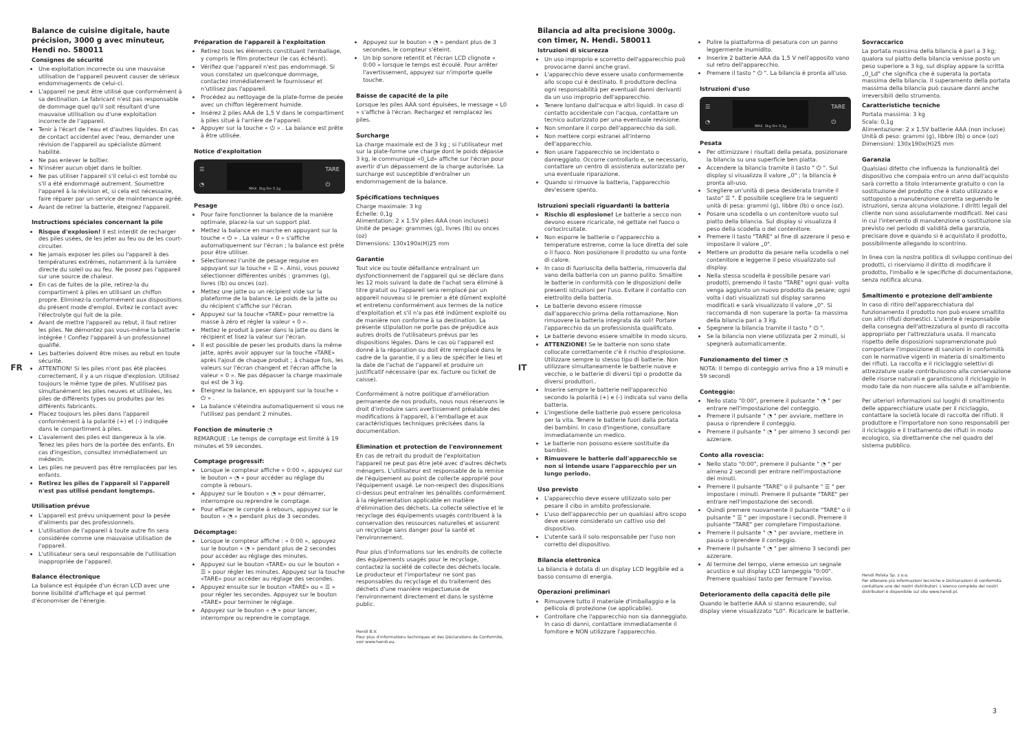FR
Balance de cuisine digitale, haute précision, 3000 g avec minuteur, Hendi no. 580011
Consignes de sécurité
Une exploitation incorrecte ou une mauvaise utilisation de l'appareil peuvent causer de sérieux endommagements de celui-ci.
L'appareil ne peut être utilisé que conformément à sa destination. Le fabricant n'est pas responsable de dommage quel qu'il soit résultant d'une mauvaise utilisation ou d'une exploitation incorrecte de l'appareil.
Tenir à l'écart de l'eau et d'autres liquides. En cas de contact accidentel avec l'eau, demander une révision de l'appareil au spécialiste dûment habilité.
Ne pas enlever le boîtier.
N'insérer aucun objet dans le boîtier.
Ne pas utiliser l'appareil s'il celui-ci est tombé ou s'il a été endommagé autrement. Soumettre l'appareil à la révision et, si cela est nécessaire, faire réparer par un service de maintenance agréé.
Avant de retirer la batterie, éteignez l'appareil.
Instructions spéciales concernant la pile
Risque d'explosion! Il est interdit de recharger des piles usées, de les jeter au feu ou de les court-circuiter.
Ne jamais exposer les piles ou l'appareil à des températures extrêmes, notamment à la lumière directe du soleil ou au feu. Ne posez pas l'appareil sur une source de chaleur.
En cas de fuites de la pile, retirez-la du compartiment à piles en utilisant un chiffon propre. Eliminez-la conformément aux dispositions du présent mode d'emploi. Evitez le contact avec l'électrolyte qui fuit de la pile.
Avant de mettre l'appareil au rebut, il faut retirer les piles. Ne démontez pas vous-même la batterie intégrée ! Confiez l'appareil à un professionnel qualifié.
Les batteries doivent être mises au rebut en toute sécurité.
ATTENTION! Si les piles n'ont pas été placées correctement, il y a un risque d'explosion. Utilisez toujours le même type de piles. N'utilisez pas simultanément les piles neuves et utilisées, les piles de différents types ou produites par les différents fabricants.
Placez toujours les piles dans l'appareil conformément à la polarité (+) et (-) indiquée dans le compartiment à piles.
L'avalement des piles est dangereux à la vie. Tenez les piles hors de la portée des enfants. En cas d'ingestion, consultez immédiatement un médecin.
Les piles ne peuvent pas être remplacées par les enfants.
Retirez les piles de l'appareil si l'appareil n'est pas utilisé pendant longtemps.
Utilisation prévue
L'appareil est prévu uniquement pour la pesée d'aliments par des professionnels.
L'utilisation de l'appareil à toute autre fin sera considérée comme une mauvaise utilisation de l'appareil.
L'utilisateur sera seul responsable de l'utilisation inappropriée de l'appareil.
Balance électronique
La balance est équipée d'un écran LCD avec une bonne lisibilité d'affichage et qui permet d'économiser de l'énergie.
Préparation de l'appareil à l'exploitation
Retirez tous les éléments constituant l'emballage, y compris le film protecteur (le cas échéant).
Vérifiez que l'appareil n'est pas endommagé. Si vous constatez un quelconque dommage, contactez immédiatement le fournisseur et n'utilisez pas l'appareil.
Procédez au nettoyage de la plate-forme de pesée avec un chiffon légèrement humide.
Insérez 2 piles AAA de 1,5 V dans le compartiment à piles situé à l'arrière de l'appareil.
Appuyer sur la touche « ⏻ » . La balance est prête à être utilisée.
Notice d'exploitation
☰
◔
MAX. 3kg D= 0,1g
TARE
⏻
Pesage
Pour faire fonctionner la balance de la manière optimale, placez-la sur un support plat.
Mettez la balance en marche en appuyant sur la touche « ⏻ » . La valeur « 0 » s'affiche automatiquement sur l'écran ; la balance est prête pour être utiliser.
Sélectionnez l'unité de pesage requise en appuyant sur la touche « ☰ ». Ainsi, vous pouvez sélectionner différentes unités : grammes (g), livres (lb) ou onces (oz).
Mettez une jatte ou un récipient vide sur la plateforme de la balance. Le poids de la jatte ou du récipient s'affiche sur l'écran.
Appuyez sur la touche «TARE» pour remettre la masse à zéro et régler la valeur « 0 ».
Mettez le produit à peser dans la jatte ou dans le récipient et lisez la valeur sur l'écran.
Il est possible de peser les produits dans la même jatte, après avoir appuyer sur la touche «TARE» après l'ajout de chaque produit ; à chaque fois, les valeurs sur l'écran changent et l'écran affiche la valeur « 0 ». Ne pas dépasser la charge maximale qui est de 3 kg.
Éteignez la balance, en appuyant sur la touche « ⏻ » .
La balance s'éteindra automatiquement si vous ne l'utilisez pas pendant 2 minutes.
Fonction de minuterie ◔
REMARQUE : Le temps de comptage est limité à 19 minutes et 59 secondes.
Comptage progressif:
Lorsque le compteur affiche « 0:00 », appuyez sur le bouton « ◔ » pour accéder au réglage du compte à rebours.
Appuyez sur le bouton « ◔ » pour démarrer, interrompre ou reprendre le comptage.
Pour effacer le compte à rebours, appuyez sur le bouton « ◔ » pendant plus de 3 secondes.
Décomptage:
Lorsque le compteur affiche : « 0:00 », appuyez sur le bouton « ◔ » pendant plus de 2 secondes pour accéder au réglage des minutes.
Appuyez sur le bouton «TARE» ou sur le bouton « ☰ » pour régler les minutes. Appuyez sur la touche «TARE» pour accéder au réglage des secondes.
Appuyez ensuite sur le bouton «TARE» ou « ☰ » pour régler les secondes. Appuyez sur le bouton «TARE» pour terminer le réglage.
Appuyez sur le bouton « ◔ » pour lancer, interrompre ou reprendre le comptage.
Appuyez sur le bouton « ◔ » pendant plus de 3 secondes, le compteur s'éteint.
Un bip sonore retentit et l'écran LCD clignote « 0:00 » lorsque le temps est écoulé. Pour arrêter l'avertissement, appuyez sur n'importe quelle touche.
Baisse de capacité de la pile
Lorsque les piles AAA sont épuisées, le message « L0 » s'affiche à l'écran. Rechargez et remplacez les piles.
Surcharge
La charge maximale est de 3 kg ; si l'utilisateur met sur la plate-forme une charge dont le poids dépasse 3 kg, le communiqué «0_Ld» affiche sur l'écran pour avertir d'un dépassement de la charge autorisée. La surcharge est susceptible d'entraîner un endommagement de la balance.
Spécifications techniques
Charge maximale: 3 kg
Échelle: 0,1g
Alimentation: 2 x 1.5V piles AAA (non incluses)
Unité de pesage: grammes (g), livres (lb) ou onces (oz)
Dimensions: 130x190x(H)25 mm
Garantie
Tout vice ou toute défaillance entraînant un dysfonctionnement de l'appareil qui se déclare dans les 12 mois suivant la date de l'achat sera éliminé à titre gratuit ou l'appareil sera remplacé par un appareil nouveau si le premier a été dûment exploité et entretenu conformément aux termes de la notice d'exploitation et s'il n'a pas été indûment exploité ou de manière non conforme à sa destination. La présente stipulation ne porte pas de préjudice aux autres droits de l'utilisateurs prévus par les dispositions légales. Dans le cas où l'appareil est donné à la réparation ou doit être remplacé dans le cadre de la garantie, il y a lieu de spécifier le lieu et la date de l'achat de l'appareil et produire un justificatif nécessaire (par ex. facture ou ticket de caisse).
Conformément à notre politique d'amélioration permanente de nos produits, nous nous réservons le droit d'introduire sans avertissement préalable des modifications à l'appareil, à l'emballage et aux caractéristiques techniques précisées dans la documentation.
Élimination et protection de l'environnement
En cas de retrait du produit de l'exploitation l'appareil ne peut pas être jeté avec d'autres déchets ménagers. L'utilisateur est responsable de la remise de l'équipement au point de collecte approprié pour l'équipement usagé. Le non-respect des dispositions ci-dessus peut entraîner les pénalités conformément à la réglementation applicable en matière d'élimination des déchets. La collecte sélective et le recyclage des équipements usagés contribuent à la conservation des ressources naturelles et assurent un recyclage sans danger pour la santé et l'environnement.
Pour plus d'informations sur les endroits de collecte des équipements usagés pour le recyclage, contactez la société de collecte des déchets locale. Le producteur et l'importateur ne sont pas responsables du recyclage et du traitement des déchets d'une manière respectueuse de l'environnement directement et dans le système public.
Hendi B.V.
Pour plus d'informations techniques et des Déclarations de Conformité, voir www.hendi.eu.
IT
Bilancia ad alta precisione 3000g. con timer, N. Hendi. 580011
Istruzioni di sicurezza
Un uso improprio e scorretto dell'apparecchio può provocarne danni anche gravi.
L'apparecchio deve essere usato conformemente allo scopo cui è destinato. Il produttore declina ogni responsabilità per eventuali danni derivanti da un uso improprio dell'apparecchio.
Tenere lontano dall'acqua e altri liquidi. In caso di contatto accidentale con l'acqua, contattare un tecnico autorizzato per una eventuale revisione.
Non smontare il corpo dell'apparecchio da soli.
Non mettere corpi estranei all'interno dell'apparecchio.
Non usare l'apparecchio se incidentato o danneggiato. Occorre controllarlo e, se necessario, contattare un centro di assistenza autorizzato per una eventuale riparazione.
Quando si rimuove la batteria, l'apparecchio dev'essere spento.
Istruzioni speciali riguardanti la batteria
Rischio di esplosione! Le batterie a secco non devono essere ricaricate, né gettate nel fuoco o cortocircuitate.
Non esporre le batterie o l'apparecchio a temperature estreme, come la luce diretta del sole o il fuoco. Non posizionare il prodotto su una fonte di calore.
In caso di fuoriuscita della batteria, rimuoverla dal vano della batteria con un panno pulito. Smaltire le batterie in conformità con le disposizioni delle presenti istruzioni per l'uso. Evitare il contatto con elettrolito della batteria.
Le batterie devono essere rimosse dall'apparecchio prima della rottamazione. Non rimuovere la batteria integrata da soli! Portare l'apparecchio da un professionista qualificato.
Le batterie devono essere smaltite in modo sicuro.
ATTENZIONE! Se le batterie non sono state collocate correttamente c'è il rischio d'esplosione. Utilizzare sempre lo stesso tipo di batterie. Non utilizzare simultaneamente le batterie nuove e vecchie, o le batterie di diversi tipi o prodotte da diversi produttori..
Inserire sempre le batterie nell'apparecchio secondo la polarità (+) e (-) indicata sul vano della batteria.
L'ingestione delle batterie può essere pericolosa per la vita. Tenere le batterie fuori dalla portata dei bambini. In caso d'ingestione, consultare immediatamente un medico.
Le batterie non possono essere sostituite da bambini.
Rimuovere le batterie dall'apparecchio se non si intende usare l'apparecchio per un lungo periodo.
Uso previsto
L'apparecchio deve essere utilizzato solo per pesare il cibo in ambito professionale.
L'uso dell'apparecchio per un qualsiasi altro scopo deve essere considerato un cattivo uso del dispositivo.
L'utente sarà il solo responsabile per l'uso non corretto del dispositivo.
Bilancia elettronica
La bilancia è dotata di un display LCD leggibile ed a basso consumo di energia.
Operazioni preliminari
Rimuovere tutto il materiale d'imballaggio e la pellicola di protezione (se applicabile).
Controllare che l'apparecchio non sia danneggiato. In caso di danni, contattare immediatamente il fornitore e NON utilizzare l'apparecchio.
Pulire la piattaforma di pesatura con un panno leggermente inumidito.
Inserire 2 batterie AAA da 1,5 V nell'apposito vano sul retro dell'apparecchio.
Premere il tasto " ⏻ ". La bilancia è pronta all'uso.
Istruzioni d'uso
☰
◔
MAX. 3kg D= 0,1g
TARE
⏻
Pesata
Per ottimizzare i risultati della pesata, posizionare la bilancia su una superficie ben piatta.
Accendere la bilancia tramite il tasto " ⏻ ". Sul display si visualizza il valore „0" ; la bilancia è pronta all›uso.
Scegliere un'unità di pesa desiderata tramite il tasto" ☰ ". È possibile scegliere tra le seguenti unità di pesa: grammi (g), libbre (lb) o once (oz).
Posare una scodella o un contenitore vuoto sul piatto della bilancia. Sul display si visualizza il peso della scodella o del contenitore.
Premere il tasto "TARE" al fine di azzerare il peso e impostare il valore „0".
Mettere un prodotto da pesare nella scodella o nel contenitore e leggerne il peso visualizzato sul display.
Nella stessa scodella è possibile pesare vari prodotti, premendo il tasto "TARE" ogni qual- volta venga aggiunto un nuovo prodotto da pesare; ogni volta i dati visualizzati sul display saranno modificati e sarà visualizzato il valore „0". Si raccomanda di non superare la porta- ta massima della bilancia pari a 3 kg.
Spegnere la bilancia tramite il tasto " ⏻ ".
Se la bilancia non viene utilizzata per 2 minuti, si spegnerà automaticamente.
Funzionamento del timer ◔
NOTA: Il tempo di conteggio arriva fino a 19 minuti e 59 secondi
Conteggio:
Nello stato "0:00", premere il pulsante " ◔ " per entrare nell'impostazione del conteggio.
Premere il pulsante " ◔ " per avviare, mettere in pausa o riprendere il conteggio.
Premere il pulsante " ◔ " per almeno 3 secondi per azzerare.
Conto alla rovescia:
Nello stato "0:00", premere il pulsante " ◔ " per almeno 2 secondi per entrare nell'impostazione dei minuti.
Premere il pulsante "TARE" o il pulsante " ☰ " per impostare i minuti. Premere il pulsante "TARE" per entrare nell'impostazione dei secondi.
Quindi premere nuovamente il pulsante "TARE" o il pulsante " ☰ " per impostare i secondi. Premere il pulsante "TARE" per completare l'impostazione.
Premere il pulsante " ◔ " per avviare, mettere in pausa o riprendere il conteggio.
Premere il pulsante " ◔ " per almeno 3 secondi per azzerare.
Al termine del tempo, viene emesso un segnale acustico e sul display LCD lampeggia "0:00". Premere qualsiasi tasto per fermare l'avviso.
Deterioramento della capacità delle pile
Quando le batterie AAA si stanno esaurendo, sul display viene visualizzato "L0". Ricaricare le batterie.
Sovraccarico
La portata massima della bilancia è pari a 3 kg; qualora sul piatto della bilancia venisse posto un peso superiore a 3 kg, sul display appare la scritta „0_Ld" che significa che è superata la portata massima della bilancia. Il superamento della portata massima della bilancia può causare danni anche irreversibili dello strumento.
Caratteristiche tecniche
Portata massima: 3 kg
Scala: 0,1g
Alimentazione: 2 x 1.5V batterie AAA (non incluse)
Unità di peso: grammi (g), libbre (lb) o once (oz)
Dimensioni: 130x190x(H)25 mm
Garanzia
Qualsiasi difetto che influenza la funzionalità del dispositivo che compaia entro un anno dall'acquisto sarà corretto a titolo interamente gratuito o con la sostituzione del prodotto che è stato utilizzato e sottoposto a manutenzione corretta seguendo le istruzioni, senza alcuna violazione. I diritti legali del cliente non sono assolutamente modificati. Nei casi in cui l'intervento di manutenzione o sostituzione sia previsto nel periodo di validità della garanzia, precisare dove e quando si è acquistato il prodotto, possibilmente allegando lo scontrino.
In linea con la nostra politica di sviluppo continuo dei prodotti, ci riserviamo il diritto di modificare il prodotto, l'imballo e le specifiche di documentazione, senza notifica alcuna.
Smaltimento e protezione dell'ambiente
In caso di ritiro dell'apparecchiatura dal funzionamento il prodotto non può essere smaltito con altri rifiuti domestici. L'utente è responsabile della consegna dell'attrezzatura al punto di raccolta appropriato per l'attrezzatura usata. Il mancato rispetto delle disposizioni sopramenzionate può comportare l'imposizione di sanzioni in conformità con le normative vigenti in materia di smaltimento dei rifiuti. La raccolta e il riciclaggio selettivi di attrezzature usate contribuiscono alla conservazione delle risorse naturali e garantiscono il riciclaggio in modo tale da non nuocere alla salute e all'ambiente.
Per ulteriori informazioni sui luoghi di smaltimento delle apparecchiature usate per il riciclaggio, contattare la società locale di raccolta dei rifiuti. Il produttore e l'importatore non sono responsabili per il riciclaggio e il trattamento dei rifiuti in modo ecologico, sia direttamente che nel quadro del sistema pubblico.
Hendi Polska Sp. z o.o.
Per ottenere più informazioni tecniche e Dichiarazioni di conformità contattare uno dei nostri distributori. L'elenco completo dei nostri distributori è disponibile sul sito www.hendi.pl.
3